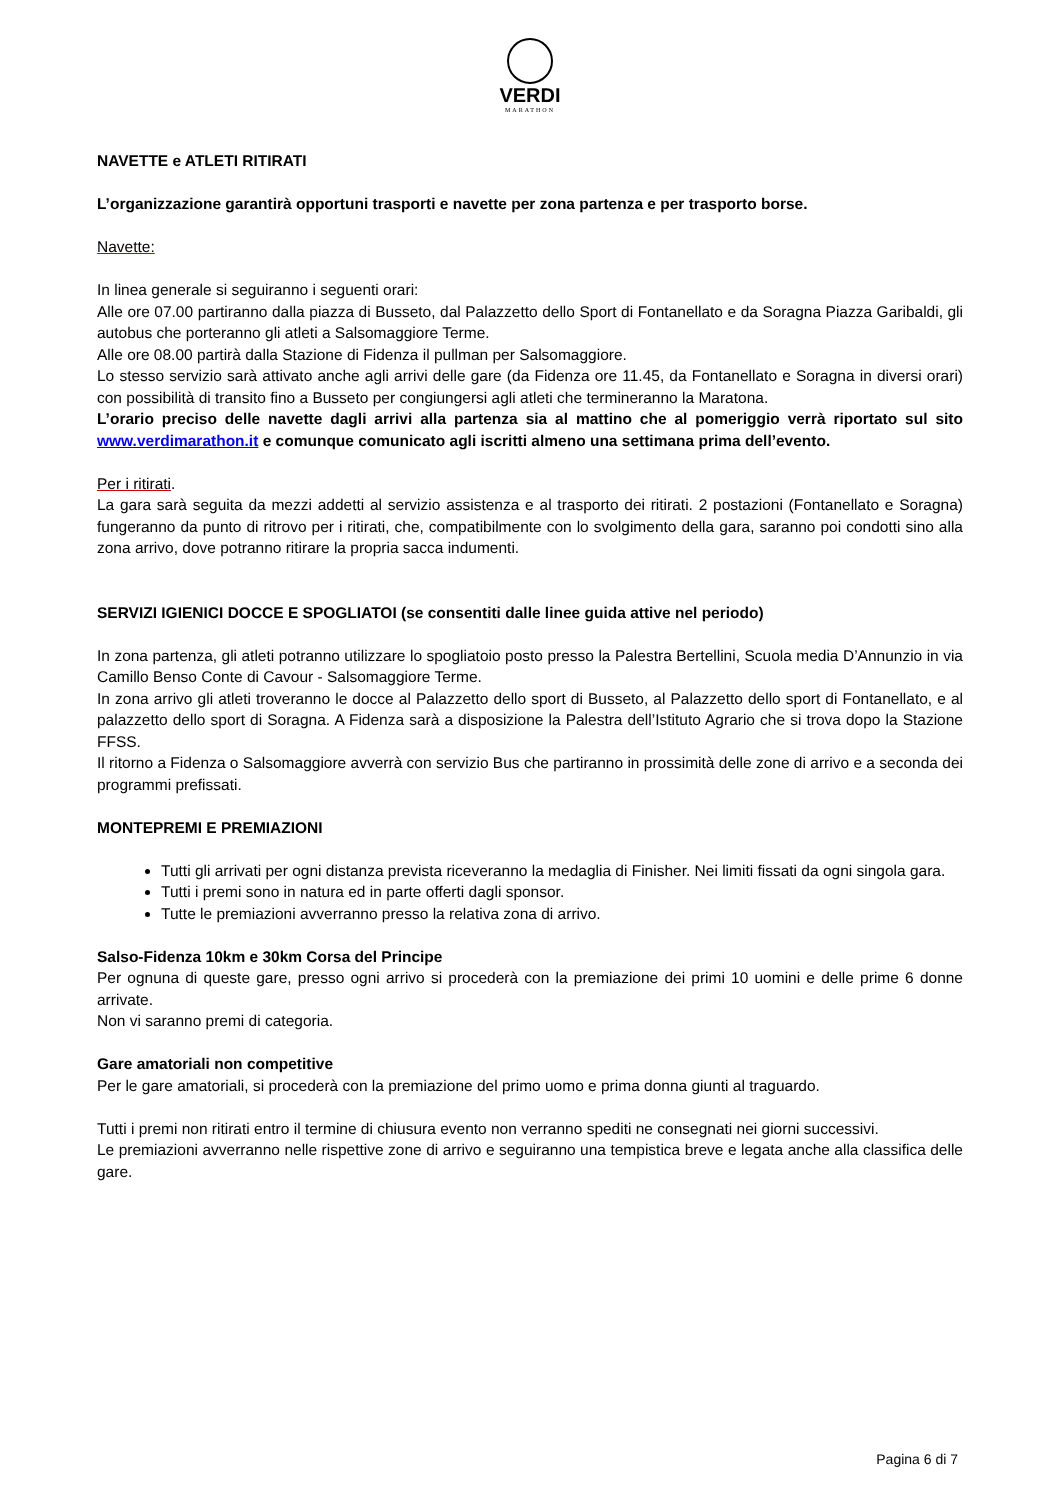VERDI
MARATHON
NAVETTE e ATLETI RITIRATI
L’organizzazione garantirà opportuni trasporti e navette per zona partenza e per trasporto borse.
Navette:
In linea generale si seguiranno i seguenti orari:
Alle ore 07.00 partiranno dalla piazza di Busseto, dal Palazzetto dello Sport di Fontanellato e da Soragna Piazza Garibaldi, gli autobus che porteranno gli atleti a Salsomaggiore Terme.
Alle ore 08.00 partirà dalla Stazione di Fidenza il pullman per Salsomaggiore.
Lo stesso servizio sarà attivato anche agli arrivi delle gare (da Fidenza ore 11.45, da Fontanellato e Soragna in diversi orari) con possibilità di transito fino a Busseto per congiungersi agli atleti che termineranno la Maratona.
L’orario preciso delle navette dagli arrivi alla partenza sia al mattino che al pomeriggio verrà riportato sul sito www.verdimarathon.it e comunque comunicato agli iscritti almeno una settimana prima dell’evento.
Per i ritirati.
La gara sarà seguita da mezzi addetti al servizio assistenza e al trasporto dei ritirati. 2 postazioni (Fontanellato e Soragna) fungeranno da punto di ritrovo per i ritirati, che, compatibilmente con lo svolgimento della gara, saranno poi condotti sino alla zona arrivo, dove potranno ritirare la propria sacca indumenti.
SERVIZI IGIENICI DOCCE E SPOGLIATOI (se consentiti dalle linee guida attive nel periodo)
In zona partenza, gli atleti potranno utilizzare lo spogliatoio posto presso la Palestra Bertellini, Scuola media D’Annunzio in via Camillo Benso Conte di Cavour - Salsomaggiore Terme.
In zona arrivo gli atleti troveranno le docce al Palazzetto dello sport di Busseto, al Palazzetto dello sport di Fontanellato, e al palazzetto dello sport di Soragna. A Fidenza sarà a disposizione la Palestra dell’Istituto Agrario che si trova dopo la Stazione FFSS.
Il ritorno a Fidenza o Salsomaggiore avverrà con servizio Bus che partiranno in prossimità delle zone di arrivo e a seconda dei programmi prefissati.
MONTEPREMI E PREMIAZIONI
Tutti gli arrivati per ogni distanza prevista riceveranno la medaglia di Finisher. Nei limiti fissati da ogni singola gara.
Tutti i premi sono in natura ed in parte offerti dagli sponsor.
Tutte le premiazioni avverranno presso la relativa zona di arrivo.
Salso-Fidenza 10km e 30km Corsa del Principe
Per ognuna di queste gare, presso ogni arrivo si procederà con la premiazione dei primi 10 uomini e delle prime 6 donne arrivate.
Non vi saranno premi di categoria.
Gare amatoriali non competitive
Per le gare amatoriali, si procederà con la premiazione del primo uomo e prima donna giunti al traguardo.
Tutti i premi non ritirati entro il termine di chiusura evento non verranno spediti ne consegnati nei giorni successivi.
Le premiazioni avverranno nelle rispettive zone di arrivo e seguiranno una tempistica breve e legata anche alla classifica delle gare.
Pagina 6 di 7